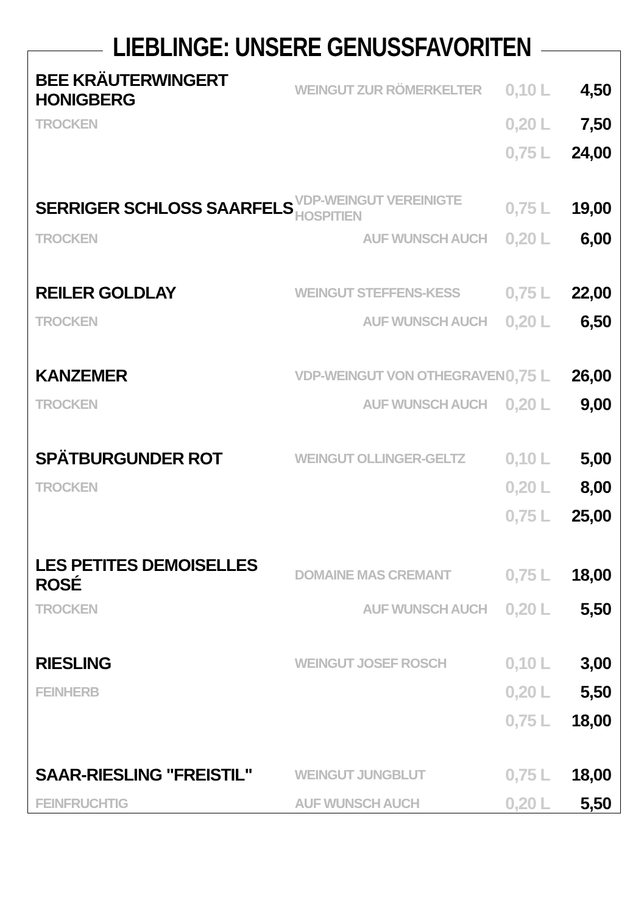LIEBLINGE: UNSERE GENUSSFAVORITEN
| BEE KRÄUTERWINGERT HONIGBERG | WEINGUT ZUR RÖMERKELTER | 0,10 L | 4,50 |
| TROCKEN | | 0,20 L | 7,50 |
| | | 0,75 L | 24,00 |
| SERRIGER SCHLOSS SAARFELS | VDP-WEINGUT VEREINIGTE HOSPITIEN | 0,75 L | 19,00 |
| TROCKEN | AUF WUNSCH AUCH | 0,20 L | 6,00 |
| REILER GOLDLAY | WEINGUT STEFFENS-KESS | 0,75 L | 22,00 |
| TROCKEN | AUF WUNSCH AUCH | 0,20 L | 6,50 |
| KANZEMER | VDP-WEINGUT VON OTHEGRAVEN | 0,75 L | 26,00 |
| TROCKEN | AUF WUNSCH AUCH | 0,20 L | 9,00 |
| SPÄTBURGUNDER ROT | WEINGUT OLLINGER-GELTZ | 0,10 L | 5,00 |
| TROCKEN | | 0,20 L | 8,00 |
| | | 0,75 L | 25,00 |
| LES PETITES DEMOISELLES ROSÉ | DOMAINE MAS CREMANT | 0,75 L | 18,00 |
| TROCKEN | AUF WUNSCH AUCH | 0,20 L | 5,50 |
| RIESLING | WEINGUT JOSEF ROSCH | 0,10 L | 3,00 |
| FEINHERB | | 0,20 L | 5,50 |
| | | 0,75 L | 18,00 |
| SAAR-RIESLING "FREISTIL" | WEINGUT JUNGBLUT | 0,75 L | 18,00 |
| FEINFRUCHTIG | AUF WUNSCH AUCH | 0,20 L | 5,50 |